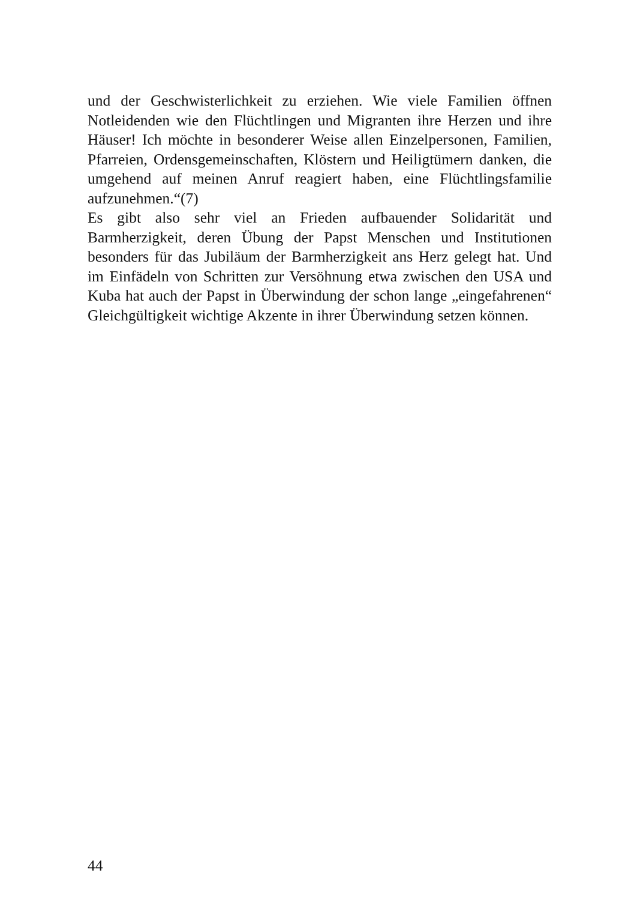und der Geschwisterlichkeit zu erziehen. Wie viele Familien öffnen Notleidenden wie den Flüchtlingen und Migranten ihre Herzen und ihre Häuser! Ich möchte in besonderer Weise allen Einzelpersonen, Familien, Pfarreien, Ordensgemeinschaften, Klöstern und Heiligtümern danken, die umgehend auf meinen Anruf reagiert haben, eine Flüchtlingsfamilie aufzunehmen.“(7)
Es gibt also sehr viel an Frieden aufbauender Solidarität und Barmherzigkeit, deren Übung der Papst Menschen und Institutionen besonders für das Jubiläum der Barmherzigkeit ans Herz gelegt hat. Und im Einfädeln von Schritten zur Versöhnung etwa zwischen den USA und Kuba hat auch der Papst in Überwindung der schon lange „eingefahrenen“ Gleichgültigkeit wichtige Akzente in ihrer Überwindung setzen können.
44